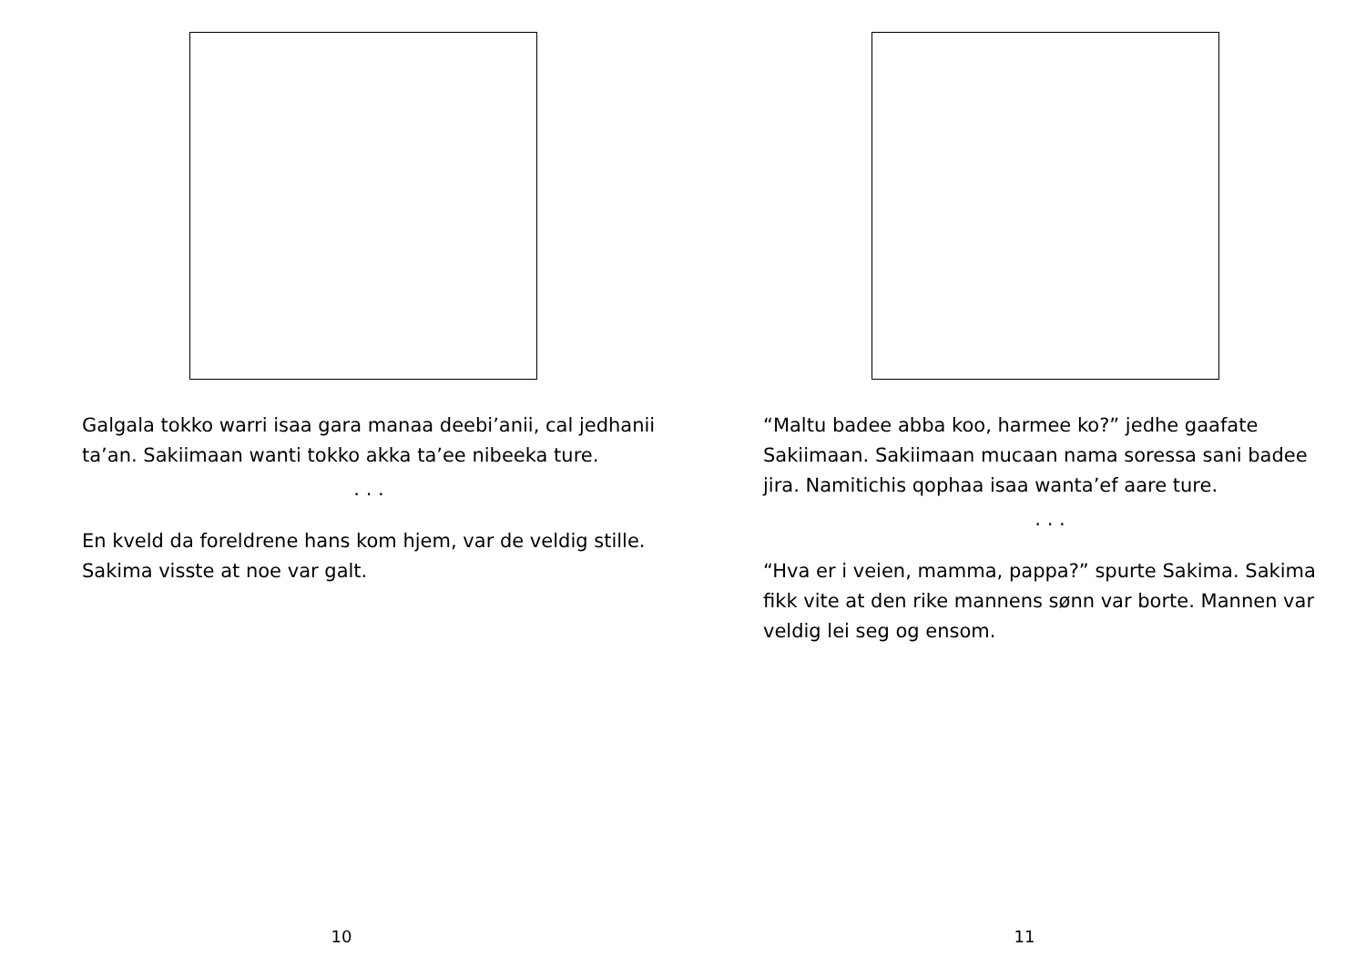Galgala tokko warri isaa gara manaa deebi’anii, cal jedhanii ta’an. Sakiimaan wanti tokko akka ta’ee nibeeka ture.
· · ·
En kveld da foreldrene hans kom hjem, var de veldig stille. Sakima visste at noe var galt.
10
“Maltu badee abba koo, harmee ko?” jedhe gaafate Sakiimaan. Sakiimaan mucaan nama soressa sani badee jira. Namitichis qophaa isaa wanta’ef aare ture.
· · ·
“Hva er i veien, mamma, pappa?” spurte Sakima. Sakima fikk vite at den rike mannens sønn var borte. Mannen var veldig lei seg og ensom.
11